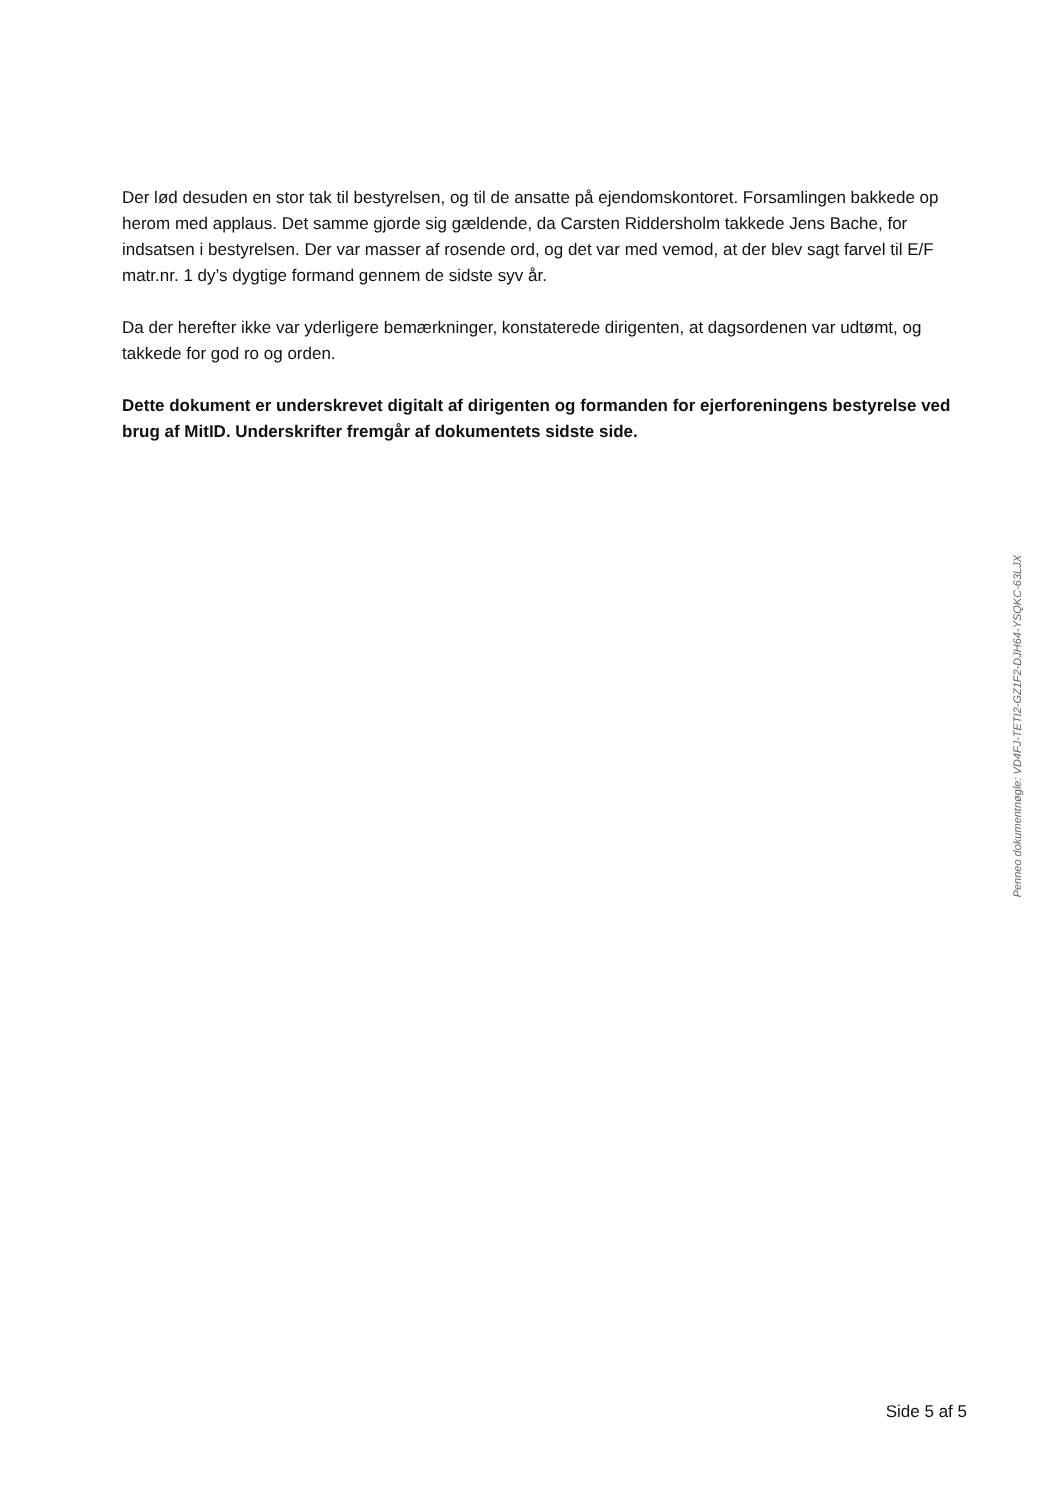Der lød desuden en stor tak til bestyrelsen, og til de ansatte på ejendomskontoret. Forsamlingen bakkede op herom med applaus. Det samme gjorde sig gældende, da Carsten Riddersholm takkede Jens Bache, for indsatsen i bestyrelsen. Der var masser af rosende ord, og det var med vemod, at der blev sagt farvel til E/F matr.nr. 1 dy’s dygtige formand gennem de sidste syv år.
Da der herefter ikke var yderligere bemærkninger, konstaterede dirigenten, at dagsordenen var udtømt, og takkede for god ro og orden.
Dette dokument er underskrevet digitalt af dirigenten og formanden for ejerforeningens bestyrelse ved brug af MitID. Underskrifter fremgår af dokumentets sidste side.
Penneo dokumentnøgle: VD4FJ-TETI2-GZ1F2-DJH64-YSQKC-63LJX
Side 5 af 5